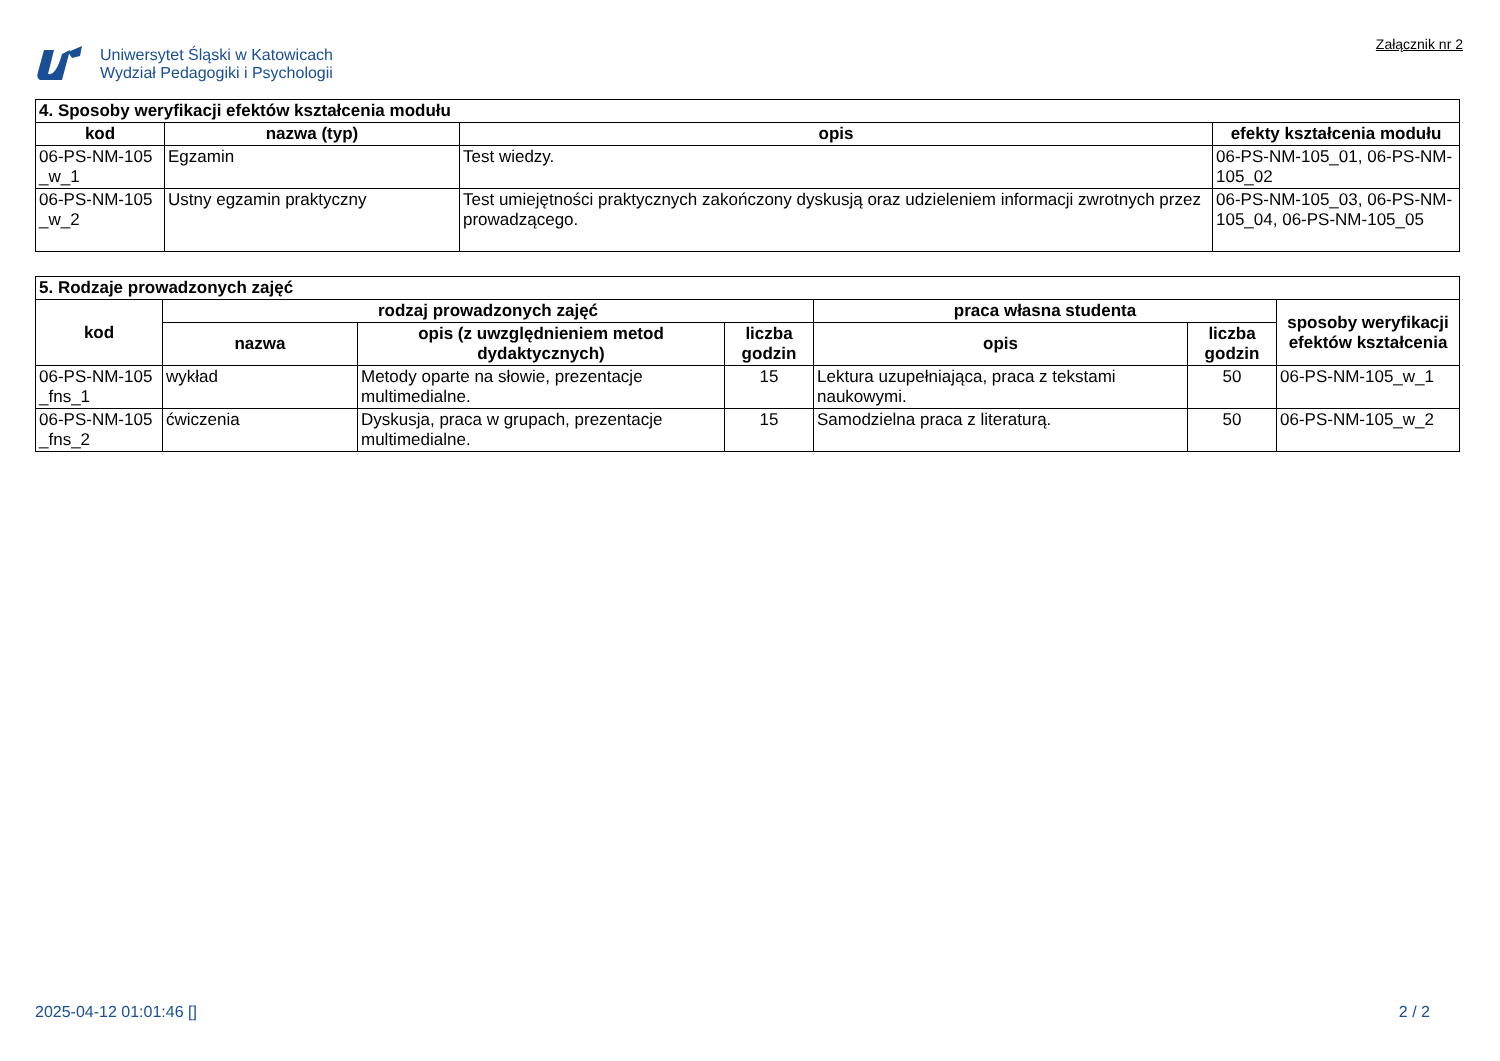Uniwersytet Śląski w Katowicach
Wydział Pedagogiki i Psychologii
Załącznik nr 2
| 4. Sposoby weryfikacji efektów kształcenia modułu | | | |
| --- | --- | --- | --- |
| kod | nazwa (typ) | opis | efekty kształcenia modułu |
| 06-PS-NM-105 _w_1 | Egzamin | Test wiedzy. | 06-PS-NM-105_01, 06-PS-NM-105_02 |
| 06-PS-NM-105 _w_2 | Ustny egzamin praktyczny | Test umiejętności praktycznych zakończony dyskusją oraz udzieleniem informacji zwrotnych przez prowadzącego. | 06-PS-NM-105_03, 06-PS-NM-105_04, 06-PS-NM-105_05 |
| 5. Rodzaje prowadzonych zajęć | | | | | | |
| --- | --- | --- | --- | --- | --- | --- |
| kod | rodzaj prowadzonych zajęć | | | praca własna studenta | | sposoby weryfikacji efektów kształcenia |
| | nazwa | opis (z uwzględnieniem metod dydaktycznych) | liczba godzin | opis | liczba godzin | |
| 06-PS-NM-105 _fns_1 | wykład | Metody oparte na słowie, prezentacje multimedialne. | 15 | Lektura uzupełniająca, praca z tekstami naukowymi. | 50 | 06-PS-NM-105_w_1 |
| 06-PS-NM-105 _fns_2 | ćwiczenia | Dyskusja, praca w grupach, prezentacje multimedialne. | 15 | Samodzielna praca z literaturą. | 50 | 06-PS-NM-105_w_2 |
2025-04-12 01:01:46 [] 2 / 2